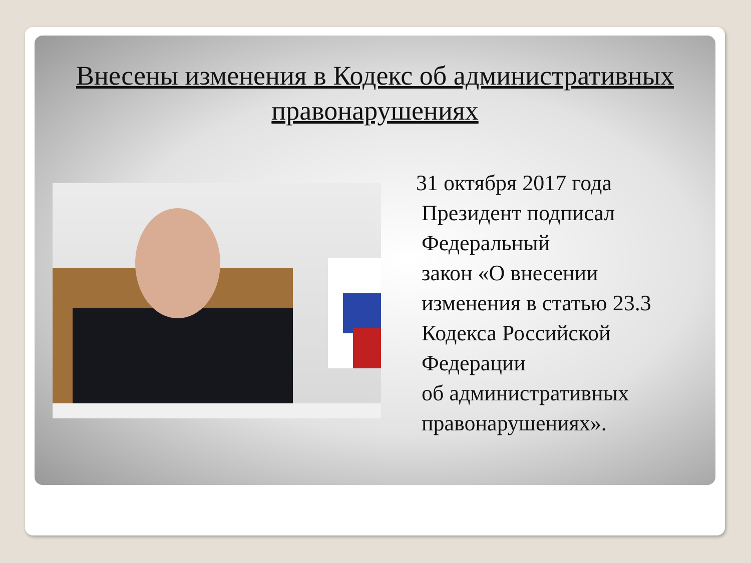Внесены изменения в Кодекс об административных
правонарушениях
31 октября 2017 года
Президент подписал
Федеральный
закон «О внесении
изменения в статью 23.3
Кодекса Российской
Федерации
об административных
правонарушениях».